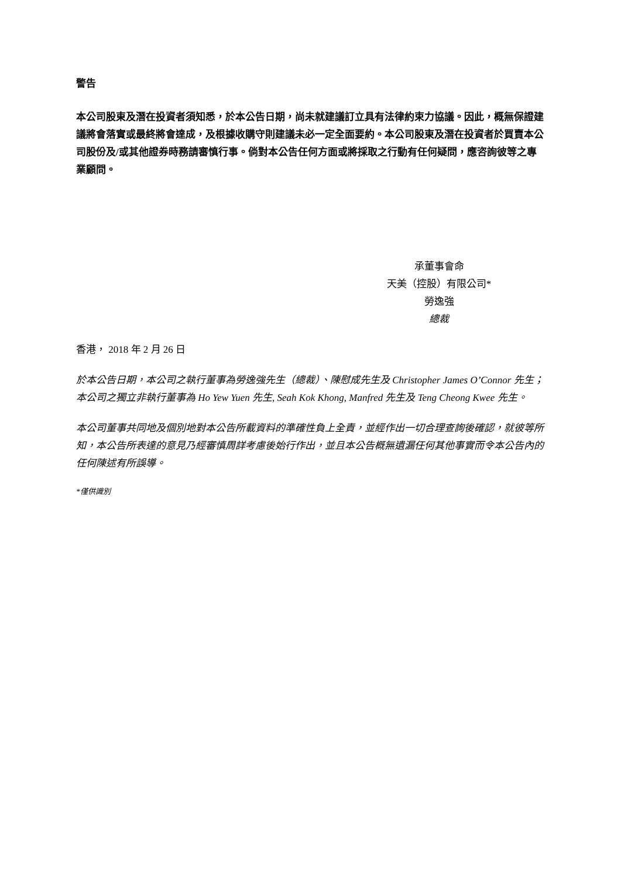警告
本公司股東及潛在投資者須知悉，於本公告日期，尚未就建議訂立具有法律約束力協議。因此，概無保證建議將會落實或最終將會達成，及根據收購守則建議未必一定全面要約。本公司股東及潛在投資者於買賣本公司股份及/或其他證券時務請審慎行事。倘對本公告任何方面或將採取之行動有任何疑問，應咨詢彼等之專業顧問。
承董事會命
天美（控股）有限公司*
勞逸強
總裁
香港， 2018 年 2 月 26 日
於本公告日期，本公司之執行董事為勞逸強先生（總裁）、陳慰成先生及 Christopher James O’Connor 先生；本公司之獨立非執行董事為 Ho Yew Yuen 先生, Seah Kok Khong, Manfred 先生及 Teng Cheong Kwee 先生。
本公司董事共同地及個別地對本公告所載資料的準確性負上全責，並經作出一切合理查詢後確認，就彼等所知，本公告所表達的意見乃經審慎周詳考慮後始行作出，並且本公告概無遺漏任何其他事實而令本公告內的任何陳述有所誤導。
*僅供識別